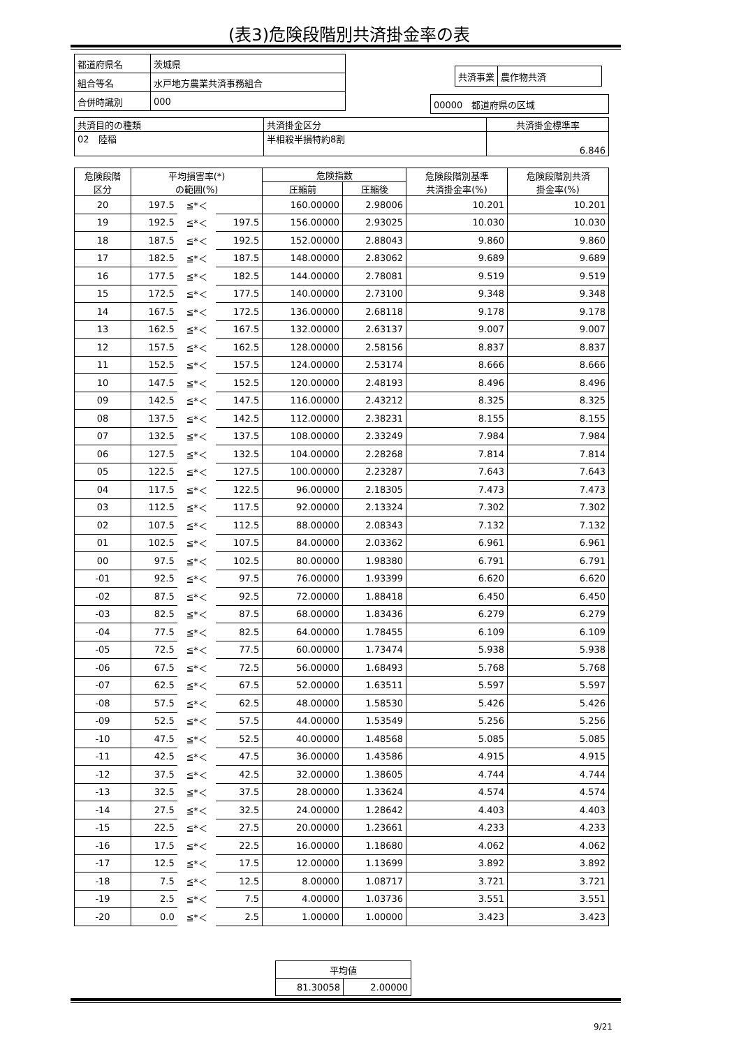(表3)危険段階別共済掛金率の表
| 都道府県名 | 茨城県 |
| 組合等名 | 水戸地方農業共済事務組合 |
| 合併時識別 | 000 |
| 共済事業 | 農作物共済 |
| 00000 都道府県の区域 |
| 共済目的の種類 | 共済掛金区分 | 共済掛金標準率 |
| 02 陸稲 | 半相殺半損特約8割 | 6.846 |
| 危険段階 区分 | 平均損害率(*) の範囲(%) | | | 危険指数 | | 危険段階別基準 共済掛金率(%) | 危険段階別共済 掛金率(%) |
| --- | --- | --- | --- | --- | --- | --- | --- |
| | | | | 圧縮前 | 圧縮後 | | |
| 20 | 197.5 | ≦*＜ | | 160.00000 | 2.98006 | 10.201 | 10.201 |
| 19 | 192.5 | ≦*＜ | 197.5 | 156.00000 | 2.93025 | 10.030 | 10.030 |
| 18 | 187.5 | ≦*＜ | 192.5 | 152.00000 | 2.88043 | 9.860 | 9.860 |
| 17 | 182.5 | ≦*＜ | 187.5 | 148.00000 | 2.83062 | 9.689 | 9.689 |
| 16 | 177.5 | ≦*＜ | 182.5 | 144.00000 | 2.78081 | 9.519 | 9.519 |
| 15 | 172.5 | ≦*＜ | 177.5 | 140.00000 | 2.73100 | 9.348 | 9.348 |
| 14 | 167.5 | ≦*＜ | 172.5 | 136.00000 | 2.68118 | 9.178 | 9.178 |
| 13 | 162.5 | ≦*＜ | 167.5 | 132.00000 | 2.63137 | 9.007 | 9.007 |
| 12 | 157.5 | ≦*＜ | 162.5 | 128.00000 | 2.58156 | 8.837 | 8.837 |
| 11 | 152.5 | ≦*＜ | 157.5 | 124.00000 | 2.53174 | 8.666 | 8.666 |
| 10 | 147.5 | ≦*＜ | 152.5 | 120.00000 | 2.48193 | 8.496 | 8.496 |
| 09 | 142.5 | ≦*＜ | 147.5 | 116.00000 | 2.43212 | 8.325 | 8.325 |
| 08 | 137.5 | ≦*＜ | 142.5 | 112.00000 | 2.38231 | 8.155 | 8.155 |
| 07 | 132.5 | ≦*＜ | 137.5 | 108.00000 | 2.33249 | 7.984 | 7.984 |
| 06 | 127.5 | ≦*＜ | 132.5 | 104.00000 | 2.28268 | 7.814 | 7.814 |
| 05 | 122.5 | ≦*＜ | 127.5 | 100.00000 | 2.23287 | 7.643 | 7.643 |
| 04 | 117.5 | ≦*＜ | 122.5 | 96.00000 | 2.18305 | 7.473 | 7.473 |
| 03 | 112.5 | ≦*＜ | 117.5 | 92.00000 | 2.13324 | 7.302 | 7.302 |
| 02 | 107.5 | ≦*＜ | 112.5 | 88.00000 | 2.08343 | 7.132 | 7.132 |
| 01 | 102.5 | ≦*＜ | 107.5 | 84.00000 | 2.03362 | 6.961 | 6.961 |
| 00 | 97.5 | ≦*＜ | 102.5 | 80.00000 | 1.98380 | 6.791 | 6.791 |
| -01 | 92.5 | ≦*＜ | 97.5 | 76.00000 | 1.93399 | 6.620 | 6.620 |
| -02 | 87.5 | ≦*＜ | 92.5 | 72.00000 | 1.88418 | 6.450 | 6.450 |
| -03 | 82.5 | ≦*＜ | 87.5 | 68.00000 | 1.83436 | 6.279 | 6.279 |
| -04 | 77.5 | ≦*＜ | 82.5 | 64.00000 | 1.78455 | 6.109 | 6.109 |
| -05 | 72.5 | ≦*＜ | 77.5 | 60.00000 | 1.73474 | 5.938 | 5.938 |
| -06 | 67.5 | ≦*＜ | 72.5 | 56.00000 | 1.68493 | 5.768 | 5.768 |
| -07 | 62.5 | ≦*＜ | 67.5 | 52.00000 | 1.63511 | 5.597 | 5.597 |
| -08 | 57.5 | ≦*＜ | 62.5 | 48.00000 | 1.58530 | 5.426 | 5.426 |
| -09 | 52.5 | ≦*＜ | 57.5 | 44.00000 | 1.53549 | 5.256 | 5.256 |
| -10 | 47.5 | ≦*＜ | 52.5 | 40.00000 | 1.48568 | 5.085 | 5.085 |
| -11 | 42.5 | ≦*＜ | 47.5 | 36.00000 | 1.43586 | 4.915 | 4.915 |
| -12 | 37.5 | ≦*＜ | 42.5 | 32.00000 | 1.38605 | 4.744 | 4.744 |
| -13 | 32.5 | ≦*＜ | 37.5 | 28.00000 | 1.33624 | 4.574 | 4.574 |
| -14 | 27.5 | ≦*＜ | 32.5 | 24.00000 | 1.28642 | 4.403 | 4.403 |
| -15 | 22.5 | ≦*＜ | 27.5 | 20.00000 | 1.23661 | 4.233 | 4.233 |
| -16 | 17.5 | ≦*＜ | 22.5 | 16.00000 | 1.18680 | 4.062 | 4.062 |
| -17 | 12.5 | ≦*＜ | 17.5 | 12.00000 | 1.13699 | 3.892 | 3.892 |
| -18 | 7.5 | ≦*＜ | 12.5 | 8.00000 | 1.08717 | 3.721 | 3.721 |
| -19 | 2.5 | ≦*＜ | 7.5 | 4.00000 | 1.03736 | 3.551 | 3.551 |
| -20 | 0.0 | ≦*＜ | 2.5 | 1.00000 | 1.00000 | 3.423 | 3.423 |
| 平均値 | |
| 81.30058 | 2.00000 |
9/21